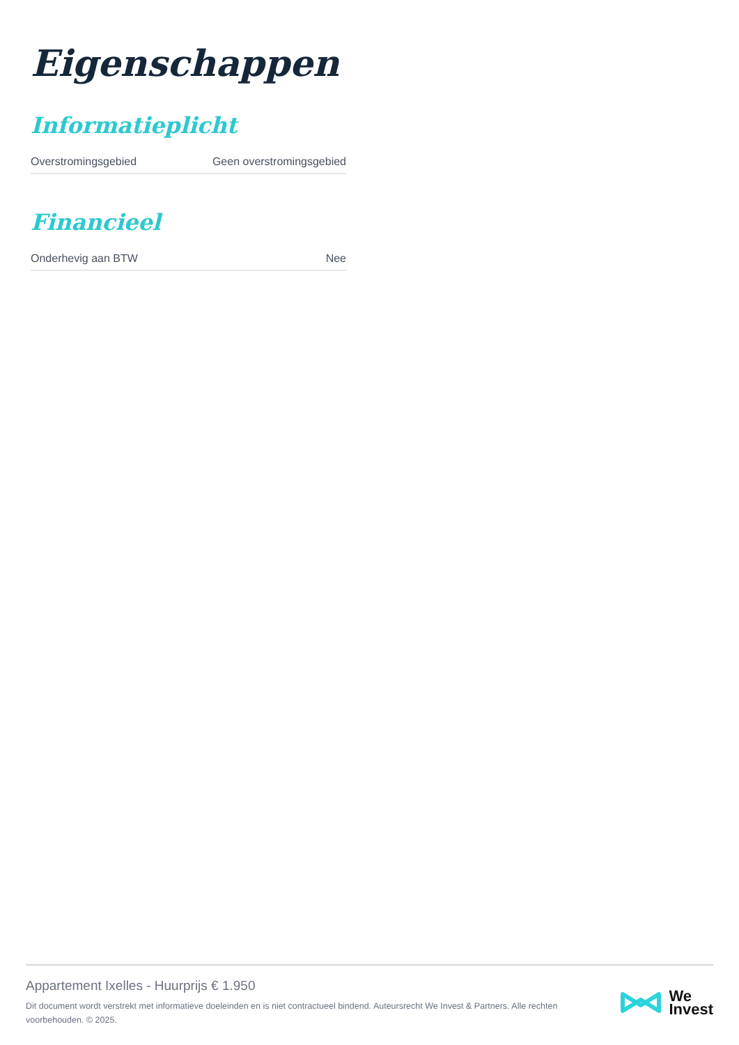Eigenschappen
Informatieplicht
| Overstromingsgebied | Geen overstromingsgebied |
Financieel
| Onderhevig aan BTW | Nee |
Appartement Ixelles - Huurprijs € 1.950
Dit document wordt verstrekt met informatieve doeleinden en is niet contractueel bindend. Auteursrecht We Invest & Partners. Alle rechten voorbehouden. © 2025.
We
Invest